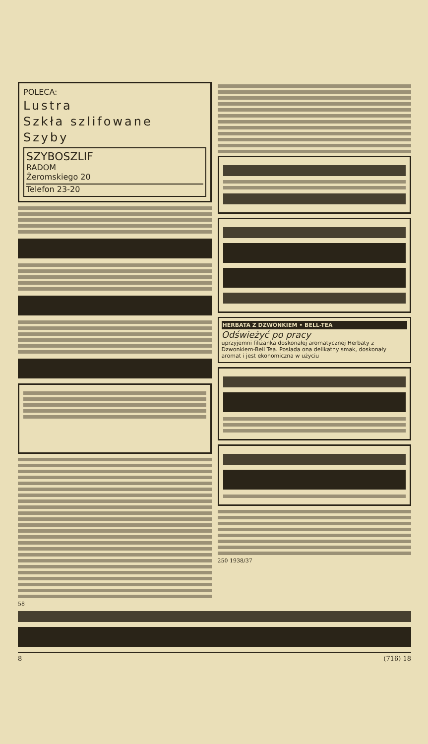POLECA:
Lustra
Szkła szlifowane
Szyby
SZYBOSZLIF
RADOM
Żeromskiego 20
Telefon 23-20
58
HERBATA Z DZWONKIEM • BELL-TEA
Odświeżyć po pracy
uprzyjemni filiżanka doskonałej aromatycznej Herbaty z Dzwonkiem-Bell Tea. Posiada ona delikatny smak, doskonały aromat i jest ekonomiczna w użyciu
250 1938/37
8 (716) 18